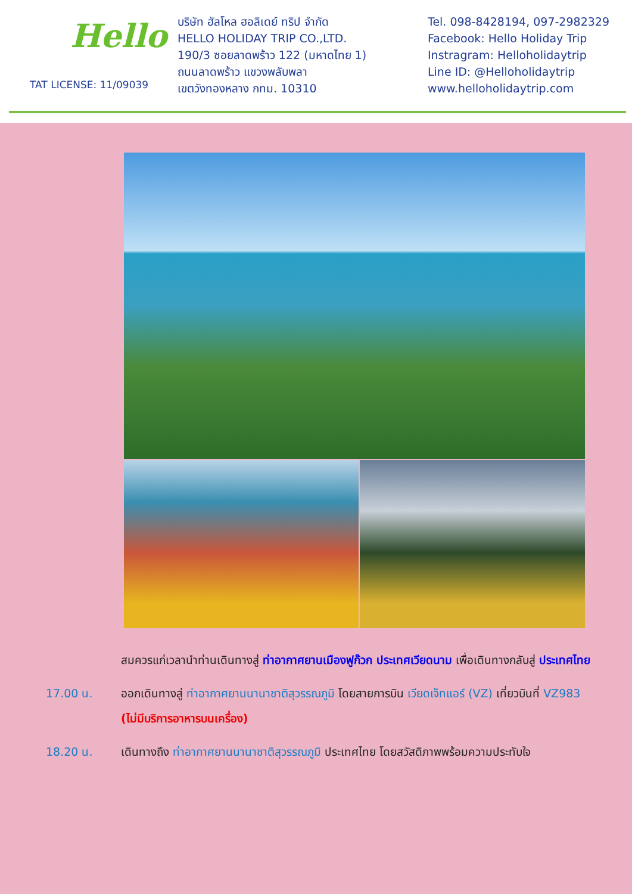Hello
TAT LICENSE: 11/09039
บริษัท ฮัลโหล ฮอลิเดย์ ทริป จำกัด
HELLO HOLIDAY TRIP CO.,LTD.
190/3 ซอยลาดพร้าว 122 (มหาดไทย 1)
ถนนลาดพร้าว แขวงพลับพลา
เขตวังทองหลาง กทม. 10310
Tel. 098-8428194, 097-2982329
Facebook: Hello Holiday Trip
Instragram: Helloholidaytrip
Line ID: @Helloholidaytrip
www.helloholidaytrip.com
สมควรแก่เวลานำท่านเดินทางสู่ ท่าอากาศยานเมืองฟูก๊วก ประเทศเวียดนาม เพื่อเดินทางกลับสู่ ประเทศไทย
17.00 น. ออกเดินทางสู่ ท่าอากาศยานนานาชาติสุวรรณภูมิ โดยสายการบิน เวียดเจ็ทแอร์ (VZ) เที่ยวบินที่ VZ983 (ไม่มีบริการอาหารบนเครื่อง)
18.20 น. เดินทางถึง ท่าอากาศยานนานาชาติสุวรรณภูมิ ประเทศไทย โดยสวัสดิภาพพร้อมความประทับใจ